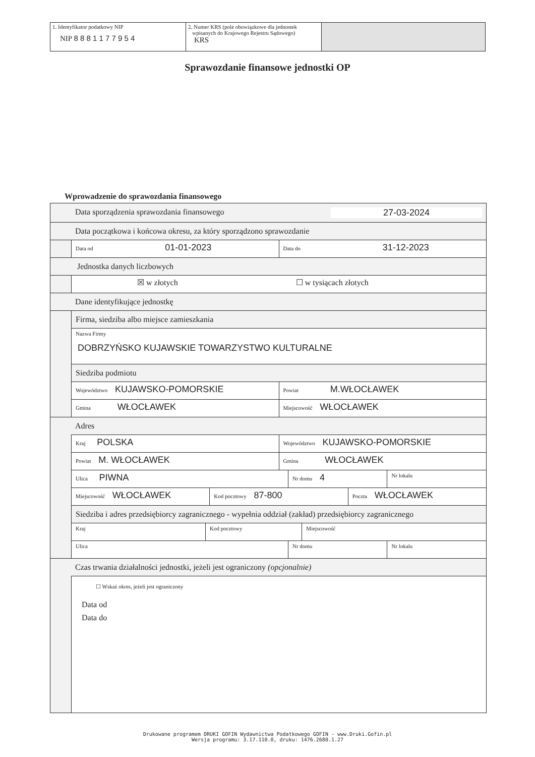| 1. Identyfikator podatkowy NIP NIP 8 8 8 1 1 7 7 9 5 4 | 2. Numer KRS (pole obowiązkowe dla jednostek wpisanych do Krajowego Rejestru Sądowego) KRS | |
Sprawozdanie finansowe jednostki OP
Wprowadzenie do sprawozdania finansowego
Data sporządzenia sprawozdania finansowego 27-03-2024
Data początkowa i końcowa okresu, za który sporządzono sprawozdanie
Data od 01-01-2023
Data do 31-12-2023
Jednostka danych liczbowych
☒ w złotych ☐ w tysiącach złotych
Dane identyfikujące jednostkę
Firma, siedziba albo miejsce zamieszkania
Nazwa Firmy
DOBRZYŃSKO KUJAWSKIE TOWARZYSTWO KULTURALNE
Siedziba podmiotu
Województwo KUJAWSKO-POMORSKIE
Powiat M.WŁOCŁAWEK
Gmina WŁOCŁAWEK
Miejscowość WŁOCŁAWEK
Adres
Kraj POLSKA
Województwo KUJAWSKO-POMORSKIE
Powiat M. WŁOCŁAWEK
Gmina WŁOCŁAWEK
Ulica PIWNA
Nr domu 4
Nr lokalu
Miejscowość WŁOCŁAWEK
Kod pocztowy 87-800
Poczta WŁOCŁAWEK
Siedziba i adres przedsiębiorcy zagranicznego - wypełnia oddział (zakład) przedsiębiorcy zagranicznego
Kraj Kod pocztowy Miejscowość
Ulica Nr domu Nr lokalu
Czas trwania działalności jednostki, jeżeli jest ograniczony (opcjonalnie)
☐ Wskaż okres, jeżeli jest ograniczony
Data od
Data do
Drukowane programem DRUKI GOFIN Wydawnictwa Podatkowego GOFIN - www.Druki.Gofin.pl
Wersja programu: 3.17.110.0, druku: 1476.2680.1.27